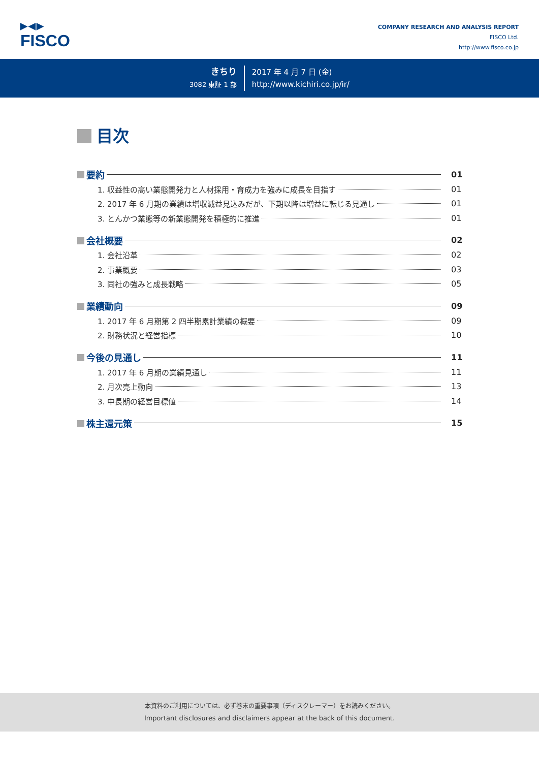▶◀▶
FISCO
COMPANY RESEARCH AND ANALYSIS REPORT
FISCO Ltd.
http://www.fisco.co.jp
きちり
3082 東証 1 部
2017 年 4 月 7 日 (金)
http://www.kichiri.co.jp/ir/
目次
要約 01
1. 収益性の高い業態開発力と人材採用・育成力を強みに成長を目指す
01
2. 2017 年 6 月期の業績は増収減益見込みだが、下期以降は増益に転じる見通し
01
3. とんかつ業態等の新業態開発を積極的に推進
01
会社概要 02
1. 会社沿革
02
2. 事業概要
03
3. 同社の強みと成長戦略
05
業績動向 09
1. 2017 年 6 月期第 2 四半期累計業績の概要
09
2. 財務状況と経営指標
10
今後の見通し 11
1. 2017 年 6 月期の業績見通し
11
2. 月次売上動向
13
3. 中長期の経営目標値
14
株主還元策 15
本資料のご利用については、必ず巻末の重要事項（ディスクレーマー）をお読みください。
Important disclosures and disclaimers appear at the back of this document.